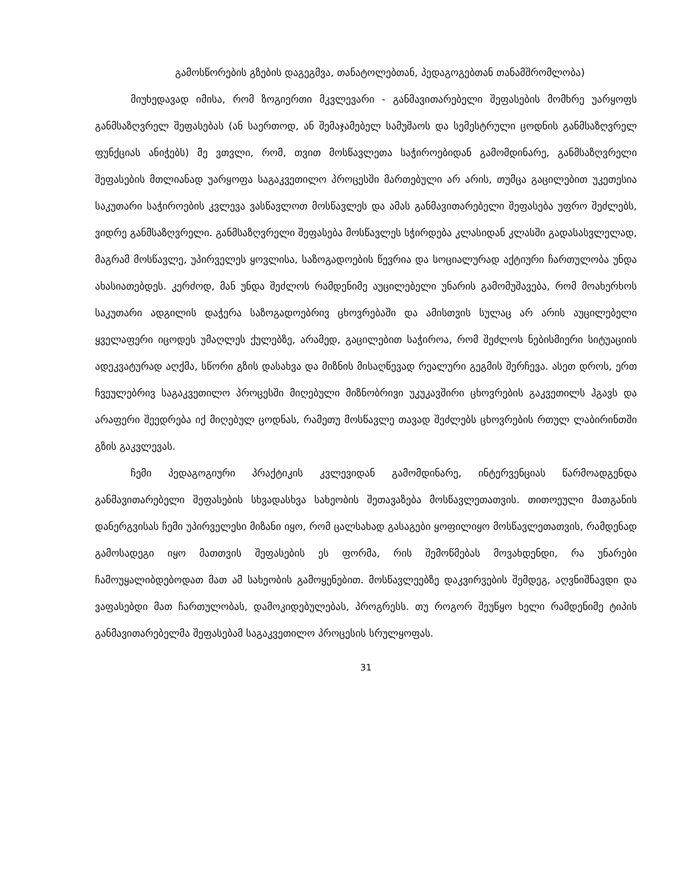გამოსწორების გზების დაგეგმვა, თანატოლებთან, პედაგოგებთან თანამშრომლობა)
მიუხედავად იმისა, რომ ზოგიერთი მკვლევარი - განმავითარებელი შეფასების მომხრე უარყოფს განმსაზღვრელ შეფასებას (ან საერთოდ, ან შემაჯამებელ სამუშაოს და სემესტრული ცოდნის განმსაზღვრელ ფუნქციას ანიჭებს) მე ვთვლი, რომ, თვით მოსწავლეთა საჭიროებიდან გამომდინარე, განმსაზღვრელი შეფასების მთლიანად უარყოფა საგაკვეთილო პროცესში მართებული არ არის, თუმცა გაცილებით უკეთესია საკუთარი საჭიროების კვლევა ვასწავლოთ მოსწავლეს და ამას განმავითარებელი შეფასება უფრო შეძლებს, ვიდრე განმსაზღვრელი. განმსაზღვრელი შეფასება მოსწავლეს სჭირდება კლასიდან კლასში გადასასვლელად, მაგრამ მოსწავლე, უპირველეს ყოვლისა, საზოგადოების წევრია და სოციალურად აქტიური ჩართულობა უნდა ახასიათებდეს. კერძოდ, მან უნდა შეძლოს რამდენიმე აუცილებელი უნარის გამომუშავება, რომ მოახერხოს საკუთარი ადგილის დაჭერა საზოგადოებრივ ცხოვრებაში და ამისთვის სულაც არ არის აუცილებელი ყველაფერი იცოდეს უმაღლეს ქულებზე, არამედ, გაცილებით საჭიროა, რომ შეძლოს ნებისმიერი სიტუაციის ადეკვატურად აღქმა, სწორი გზის დასახვა და მიზნის მისაღწევად რეალური გეგმის შერჩევა. ასეთ დროს, ერთ ჩვეულებრივ საგაკვეთილო პროცესში მიღებული მიზნობრივი უკუკავშირი ცხოვრების გაკვეთილს ჰგავს და არაფერი შეედრება იქ მიღებულ ცოდნას, რამეთუ მოსწავლე თავად შეძლებს ცხოვრების რთულ ლაბირინთში გზის გაკვლევას.
ჩემი პედაგოგიური პრაქტიკის კვლევიდან გამომდინარე, ინტერვენციას წარმოადგენდა განმავითარებელი შეფასების სხვადასხვა სახეობის შეთავაზება მოსწავლეთათვის. თითოეული მათგანის დანერგვისას ჩემი უპირველესი მიზანი იყო, რომ ცალსახად გასაგები ყოფილიყო მოსწავლეთათვის, რამდენად გამოსადეგი იყო მათთვის შეფასების ეს ფორმა, რის შემოწმებას მოვახდენდი, რა უნარები ჩამოუყალიბდებოდათ მათ ამ სახეობის გამოყენებით. მოსწავლეებზე დაკვირვების შემდეგ, აღვნიშნავდი და ვაფასებდი მათ ჩართულობას, დამოკიდებულებას, პროგრესს. თუ როგორ შეუწყო ხელი რამდენიმე ტიპის განმავითარებელმა შეფასებამ საგაკვეთილო პროცესის სრულყოფას.
31